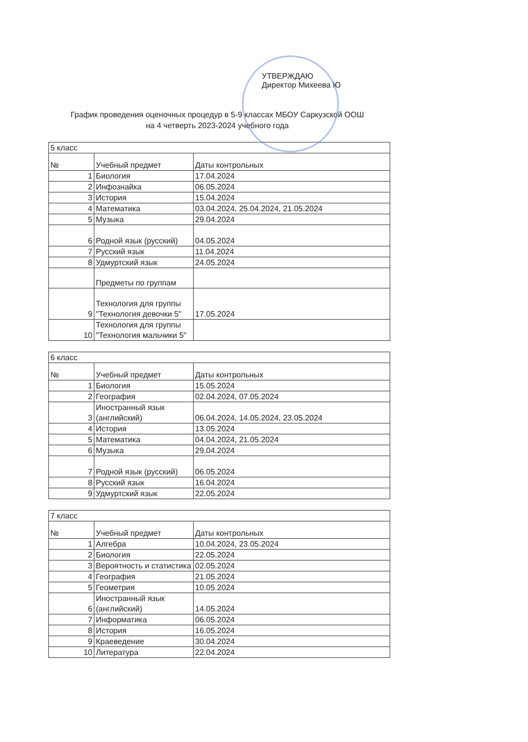УТВЕРЖДАЮ
Директор Михеева Ю
График проведения оценочных процедур в 5-9 классах МБОУ Саркузской ООШ
на 4 четверть 2023-2024 учебного года
| 5 класс | | |
| № | Учебный предмет | Даты контрольных |
| 1 | Биология | 17.04.2024 |
| 2 | Инфознайка | 06.05.2024 |
| 3 | История | 15.04.2024 |
| 4 | Математика | 03.04.2024, 25.04.2024, 21.05.2024 |
| 5 | Музыка | 29.04.2024 |
| 6 | Родной язык (русский) | 04.05.2024 |
| 7 | Русский язык | 11.04.2024 |
| 8 | Удмуртский язык | 24.05.2024 |
| | Предметы по группам | |
| 9 | Технология для группы "Технология девочки 5" | 17.05.2024 |
| 10 | Технология для группы "Технология мальчики 5" | |
| 6 класс | | |
| № | Учебный предмет | Даты контрольных |
| 1 | Биология | 15.05.2024 |
| 2 | География | 02.04.2024, 07.05.2024 |
| 3 | Иностранный язык (английский) | 06.04.2024, 14.05.2024, 23.05.2024 |
| 4 | История | 13.05.2024 |
| 5 | Математика | 04.04.2024, 21.05.2024 |
| 6 | Музыка | 29.04.2024 |
| 7 | Родной язык (русский) | 06.05.2024 |
| 8 | Русский язык | 16.04.2024 |
| 9 | Удмуртский язык | 22.05.2024 |
| 7 класс | | |
| № | Учебный предмет | Даты контрольных |
| 1 | Алгебра | 10.04.2024, 23.05.2024 |
| 2 | Биология | 22.05.2024 |
| 3 | Вероятность и статистика | 02.05.2024 |
| 4 | География | 21.05.2024 |
| 5 | Геометрия | 10.05.2024 |
| 6 | Иностранный язык (английский) | 14.05.2024 |
| 7 | Информатика | 06.05.2024 |
| 8 | История | 16.05.2024 |
| 9 | Краеведение | 30.04.2024 |
| 10 | Литература | 22.04.2024 |